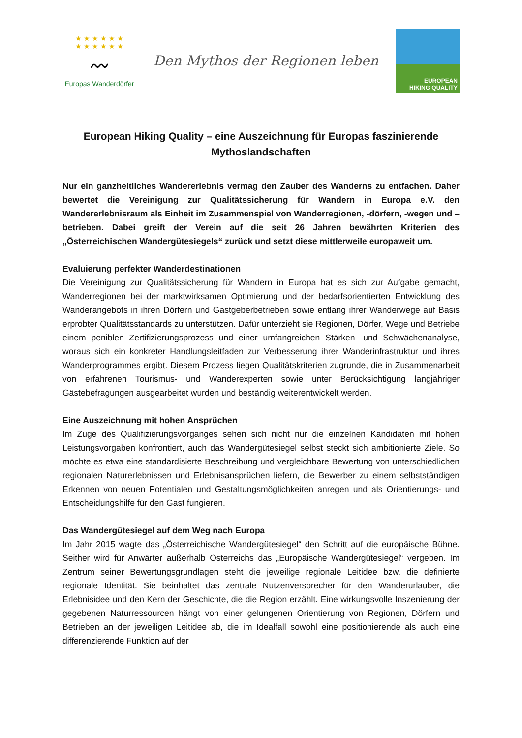★ ★ ★ ★ ★ ★
★ ★ ★ ★ ★ ★
〰
Europas Wanderdörfer
Den Mythos der Regionen leben
EUROPEAN
HIKING QUALITY
European Hiking Quality – eine Auszeichnung für Europas faszinierende Mythoslandschaften
Nur ein ganzheitliches Wandererlebnis vermag den Zauber des Wanderns zu entfachen. Daher bewertet die Vereinigung zur Qualitätssicherung für Wandern in Europa e.V. den Wandererlebnisraum als Einheit im Zusammenspiel von Wanderregionen, -dörfern, -wegen und –betrieben. Dabei greift der Verein auf die seit 26 Jahren bewährten Kriterien des „Österreichischen Wandergütesiegels“ zurück und setzt diese mittlerweile europaweit um.
Evaluierung perfekter Wanderdestinationen
Die Vereinigung zur Qualitätssicherung für Wandern in Europa hat es sich zur Aufgabe gemacht, Wanderregionen bei der marktwirksamen Optimierung und der bedarfsorientierten Entwicklung des Wanderangebots in ihren Dörfern und Gastgeberbetrieben sowie entlang ihrer Wanderwege auf Basis erprobter Qualitätsstandards zu unterstützen. Dafür unterzieht sie Regionen, Dörfer, Wege und Betriebe einem peniblen Zertifizierungsprozess und einer umfangreichen Stärken- und Schwächenanalyse, woraus sich ein konkreter Handlungsleitfaden zur Verbesserung ihrer Wanderinfrastruktur und ihres Wanderprogrammes ergibt. Diesem Prozess liegen Qualitätskriterien zugrunde, die in Zusammenarbeit von erfahrenen Tourismus- und Wanderexperten sowie unter Berücksichtigung langjähriger Gästebefragungen ausgearbeitet wurden und beständig weiterentwickelt werden.
Eine Auszeichnung mit hohen Ansprüchen
Im Zuge des Qualifizierungsvorganges sehen sich nicht nur die einzelnen Kandidaten mit hohen Leistungsvorgaben konfrontiert, auch das Wandergütesiegel selbst steckt sich ambitionierte Ziele. So möchte es etwa eine standardisierte Beschreibung und vergleichbare Bewertung von unterschiedlichen regionalen Naturerlebnissen und Erlebnisansprüchen liefern, die Bewerber zu einem selbstständigen Erkennen von neuen Potentialen und Gestaltungsmöglichkeiten anregen und als Orientierungs- und Entscheidungshilfe für den Gast fungieren.
Das Wandergütesiegel auf dem Weg nach Europa
Im Jahr 2015 wagte das „Österreichische Wandergütesiegel“ den Schritt auf die europäische Bühne. Seither wird für Anwärter außerhalb Österreichs das „Europäische Wandergütesiegel“ vergeben. Im Zentrum seiner Bewertungsgrundlagen steht die jeweilige regionale Leitidee bzw. die definierte regionale Identität. Sie beinhaltet das zentrale Nutzenversprecher für den Wanderurlauber, die Erlebnisidee und den Kern der Geschichte, die die Region erzählt. Eine wirkungsvolle Inszenierung der gegebenen Naturressourcen hängt von einer gelungenen Orientierung von Regionen, Dörfern und Betrieben an der jeweiligen Leitidee ab, die im Idealfall sowohl eine positionierende als auch eine differenzierende Funktion auf der